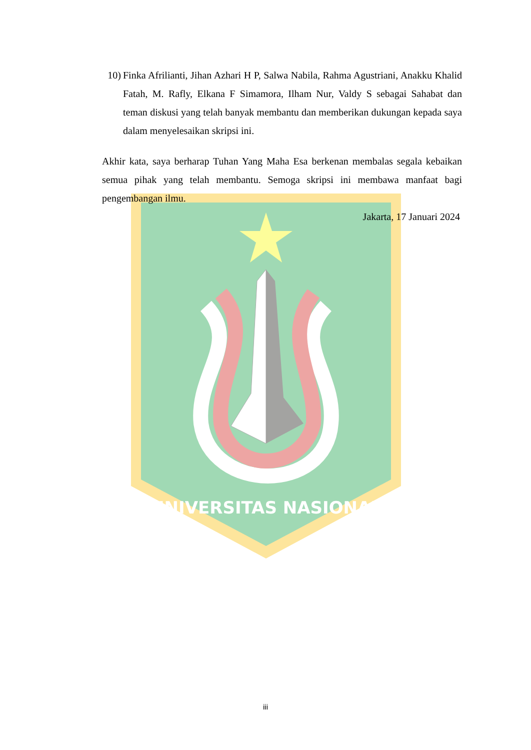UNIVERSITAS NASIONAL
10) Finka Afrilianti, Jihan Azhari H P, Salwa Nabila, Rahma Agustriani, Anakku Khalid Fatah, M. Rafly, Elkana F Simamora, Ilham Nur, Valdy S sebagai Sahabat dan teman diskusi yang telah banyak membantu dan memberikan dukungan kepada saya dalam menyelesaikan skripsi ini.
Akhir kata, saya berharap Tuhan Yang Maha Esa berkenan membalas segala kebaikan semua pihak yang telah membantu. Semoga skripsi ini membawa manfaat bagi pengembangan ilmu.
Jakarta, 17 Januari 2024
iii